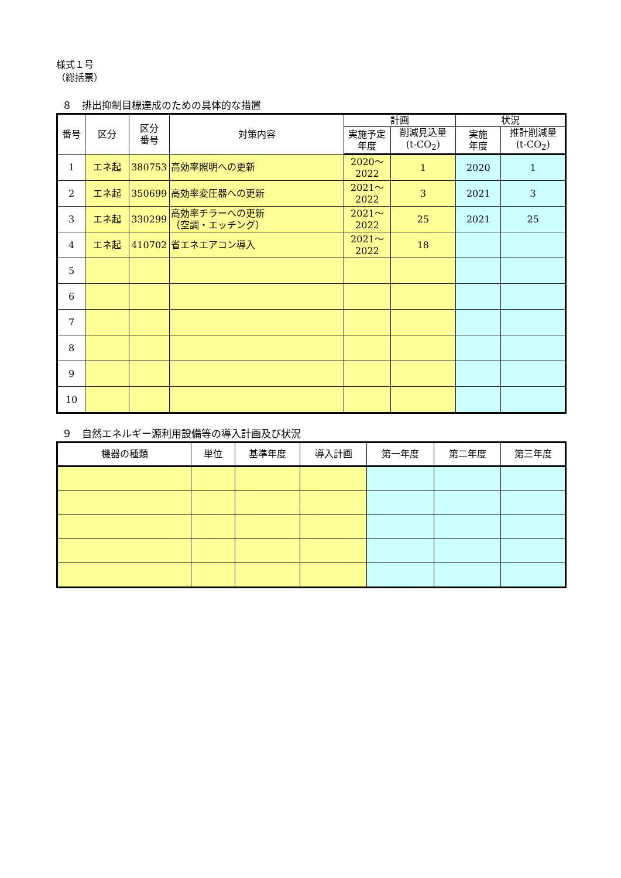様式１号
（総括票）
８　排出抑制目標達成のための具体的な措置
| 番号 | 区分 | 区分 番号 | 対策内容 | 計画 | | 状況 | |
| --- | --- | --- | --- | --- | --- | --- | --- |
| | | | | 実施予定 年度 | 削減見込量 (t-CO<sub>2</sub>) | 実施 年度 | 推計削減量 (t-CO<sub>2</sub>) |
| 1 | エネ起 | 380753 | 高効率照明への更新 | 2020～ 2022 | 1 | 2020 | 1 |
| 2 | エネ起 | 350699 | 高効率変圧器への更新 | 2021～ 2022 | 3 | 2021 | 3 |
| 3 | エネ起 | 330299 | 高効率チラーへの更新 （空調・エッチング） | 2021～ 2022 | 25 | 2021 | 25 |
| 4 | エネ起 | 410702 | 省エネエアコン導入 | 2021～ 2022 | 18 | | |
| 5 | | | | | | | |
| 6 | | | | | | | |
| 7 | | | | | | | |
| 8 | | | | | | | |
| 9 | | | | | | | |
| 10 | | | | | | | |
９　自然エネルギー源利用設備等の導入計画及び状況
| 機器の種類 | 単位 | 基準年度 | 導入計画 | 第一年度 | 第二年度 | 第三年度 |
| --- | --- | --- | --- | --- | --- | --- |